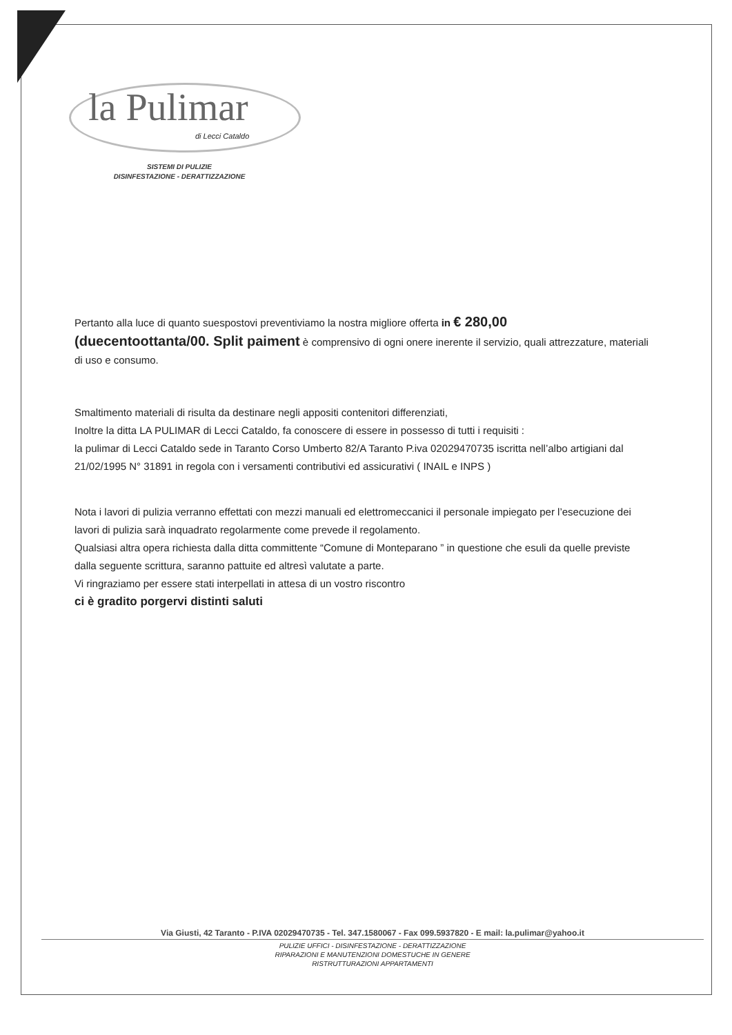la Pulimar
di Lecci Cataldo
SISTEMI DI PULIZIE
DISINFESTAZIONE - DERATTIZZAZIONE
Pertanto alla luce di quanto suespostovi preventiviamo la nostra migliore offerta in € 280,00
(duecentoottanta/00. Split paiment è comprensivo di ogni onere inerente il servizio, quali attrezzature, materiali di uso e consumo.
Smaltimento materiali di risulta da destinare negli appositi contenitori differenziati,
Inoltre la ditta LA PULIMAR di Lecci Cataldo, fa conoscere di essere in possesso di tutti i requisiti :
la pulimar di Lecci Cataldo sede in Taranto Corso Umberto 82/A Taranto P.iva 02029470735 iscritta nell’albo artigiani dal 21/02/1995 N° 31891 in regola con i versamenti contributivi ed assicurativi ( INAIL e INPS )
Nota i lavori di pulizia verranno effettati con mezzi manuali ed elettromeccanici il personale impiegato per l’esecuzione dei lavori di pulizia sarà inquadrato regolarmente come prevede il regolamento.
Qualsiasi altra opera richiesta dalla ditta committente “Comune di Monteparano ” in questione che esuli da quelle previste dalla seguente scrittura, saranno pattuite ed altresì valutate a parte.
Vi ringraziamo per essere stati interpellati in attesa di un vostro riscontro
ci è gradito porgervi distinti saluti
Via Giusti, 42 Taranto - P.IVA 02029470735 - Tel. 347.1580067 - Fax 099.5937820 - E mail: la.pulimar@yahoo.it
PULIZIE UFFICI - DISINFESTAZIONE - DERATTIZZAZIONE
RIPARAZIONI E MANUTENZIONI DOMESTUCHE IN GENERE
RISTRUTTURAZIONI APPARTAMENTI